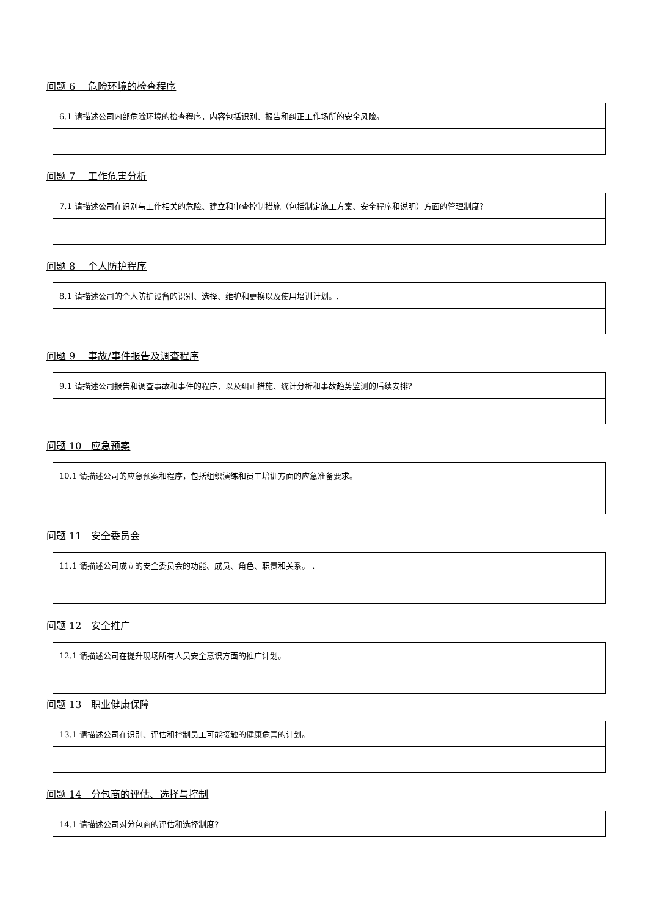问题 6　 危险环境的检查程序
| 6.1 请描述公司内部危险环境的检查程序，内容包括识别、报告和纠正工作场所的安全风险。 |
问题 7　 工作危害分析
| 7.1 请描述公司在识别与工作相关的危险、建立和审查控制措施（包括制定施工方案、安全程序和说明）方面的管理制度？ |
问题 8　 个人防护程序
| 8.1 请描述公司的个人防护设备的识别、选择、维护和更换以及使用培训计划。. |
问题 9　 事故/事件报告及调查程序
| 9.1 请描述公司报告和调查事故和事件的程序，以及纠正措施、统计分析和事故趋势监测的后续安排? |
问题 10　应急预案
| 10.1 请描述公司的应急预案和程序，包括组织演练和员工培训方面的应急准备要求。 |
问题 11　安全委员会
| 11.1 请描述公司成立的安全委员会的功能、成员、角色、职责和关系。 . |
问题 12　安全推广
| 12.1 请描述公司在提升现场所有人员安全意识方面的推广计划。 |
问题 13　职业健康保障
| 13.1 请描述公司在识别、评估和控制员工可能接触的健康危害的计划。 |
问题 14　分包商的评估、选择与控制
| 14.1 请描述公司对分包商的评估和选择制度? |